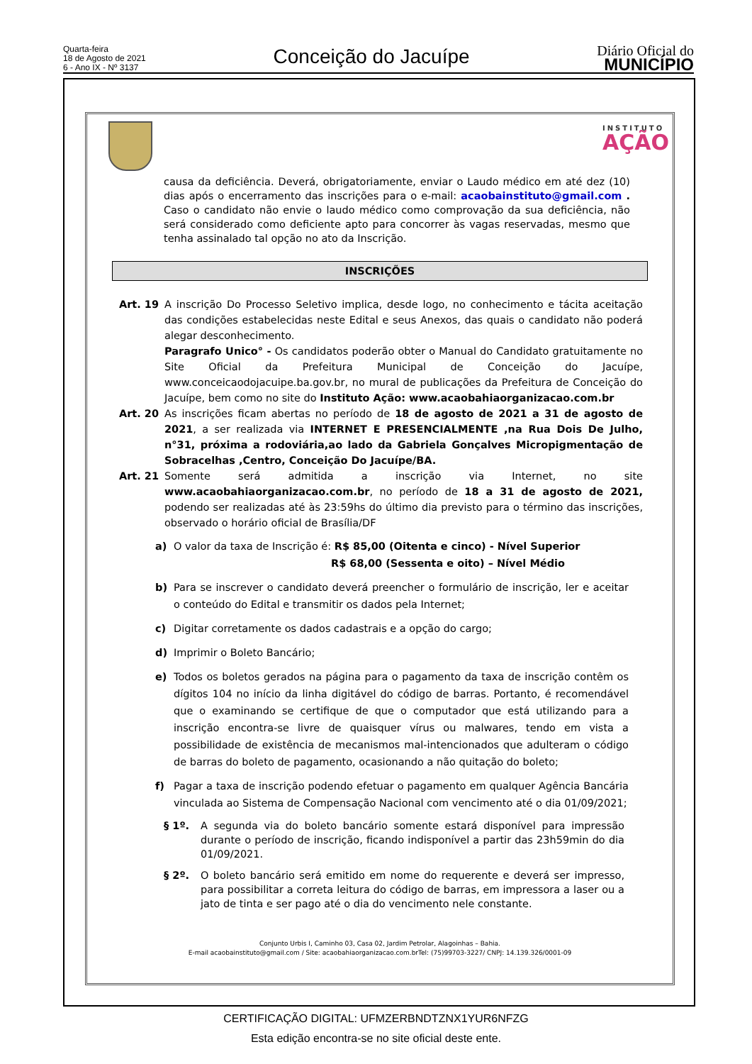Quarta-feira
18 de Agosto de 2021
6 - Ano IX - Nº 3137
Conceição do Jacuípe
Diário Oficial do
MUNICÍPIO
INSTITUTO
AÇÃO
causa da deficiência. Deverá, obrigatoriamente, enviar o Laudo médico em até dez (10) dias após o encerramento das inscrições para o e-mail: acaobainstituto@gmail.com . Caso o candidato não envie o laudo médico como comprovação da sua deficiência, não será considerado como deficiente apto para concorrer às vagas reservadas, mesmo que tenha assinalado tal opção no ato da Inscrição.
INSCRIÇÕES
Art. 19 A inscrição Do Processo Seletivo implica, desde logo, no conhecimento e tácita aceitação das condições estabelecidas neste Edital e seus Anexos, das quais o candidato não poderá alegar desconhecimento.
Paragrafo Unico° - Os candidatos poderão obter o Manual do Candidato gratuitamente no Site Oficial da Prefeitura Municipal de Conceição do Jacuípe, www.conceicaodojacuipe.ba.gov.br, no mural de publicações da Prefeitura de Conceição do Jacuípe, bem como no site do Instituto Ação: www.acaobahiaorganizacao.com.br
Art. 20 As inscrições ficam abertas no período de 18 de agosto de 2021 a 31 de agosto de 2021, a ser realizada via INTERNET E PRESENCIALMENTE ,na Rua Dois De Julho, n°31, próxima a rodoviária,ao lado da Gabriela Gonçalves Micropigmentação de Sobracelhas ,Centro, Conceição Do Jacuípe/BA.
Art. 21 Somente será admitida a inscrição via Internet, no site www.acaobahiaorganizacao.com.br, no período de 18 a 31 de agosto de 2021, podendo ser realizadas até às 23:59hs do último dia previsto para o término das inscrições, observado o horário oficial de Brasília/DF
a) O valor da taxa de Inscrição é: R$ 85,00 (Oitenta e cinco) - Nível Superior
R$ 68,00 (Sessenta e oito) – Nível Médio
b) Para se inscrever o candidato deverá preencher o formulário de inscrição, ler e aceitar o conteúdo do Edital e transmitir os dados pela Internet;
c) Digitar corretamente os dados cadastrais e a opção do cargo;
d) Imprimir o Boleto Bancário;
e) Todos os boletos gerados na página para o pagamento da taxa de inscrição contêm os dígitos 104 no início da linha digitável do código de barras. Portanto, é recomendável que o examinando se certifique de que o computador que está utilizando para a inscrição encontra-se livre de quaisquer vírus ou malwares, tendo em vista a possibilidade de existência de mecanismos mal-intencionados que adulteram o código de barras do boleto de pagamento, ocasionando a não quitação do boleto;
f) Pagar a taxa de inscrição podendo efetuar o pagamento em qualquer Agência Bancária vinculada ao Sistema de Compensação Nacional com vencimento até o dia 01/09/2021;
§ 1º. A segunda via do boleto bancário somente estará disponível para impressão durante o período de inscrição, ficando indisponível a partir das 23h59min do dia 01/09/2021.
§ 2º. O boleto bancário será emitido em nome do requerente e deverá ser impresso, para possibilitar a correta leitura do código de barras, em impressora a laser ou a jato de tinta e ser pago até o dia do vencimento nele constante.
Conjunto Urbis I, Caminho 03, Casa 02, Jardim Petrolar, Alagoinhas – Bahia.
E-mail acaobainstituto@gmail.com / Site: acaobahiaorganizacao.com.brTel: (75)99703-3227/ CNPJ: 14.139.326/0001-09
CERTIFICAÇÃO DIGITAL: UFMZERBNDTZNX1YUR6NFZG
Esta edição encontra-se no site oficial deste ente.